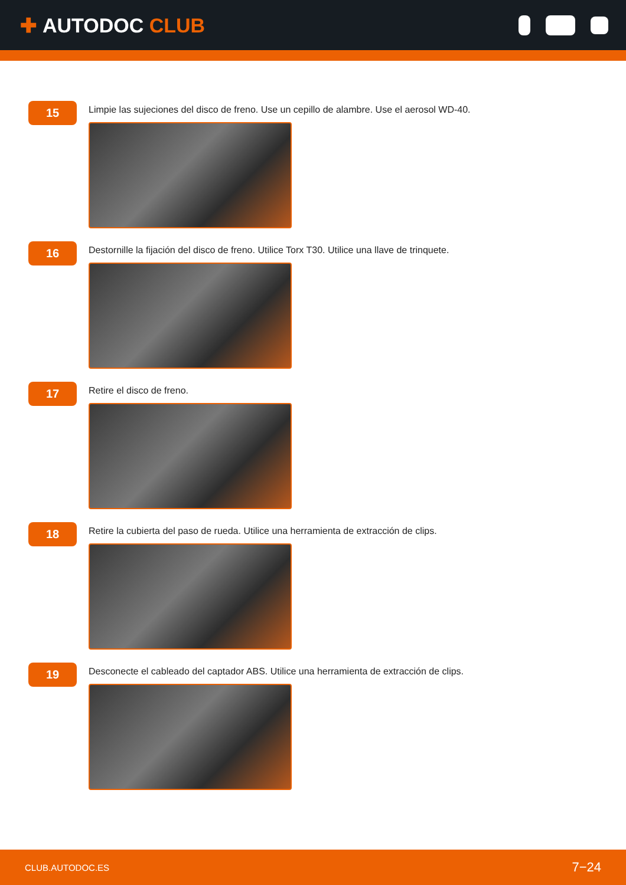✚ AUTODOC CLUB
15
Limpie las sujeciones del disco de freno. Use un cepillo de alambre. Use el aerosol WD-40.
16
Destornille la fijación del disco de freno. Utilice Torx T30. Utilice una llave de trinquete.
17
Retire el disco de freno.
18
Retire la cubierta del paso de rueda. Utilice una herramienta de extracción de clips.
19
Desconecte el cableado del captador ABS. Utilice una herramienta de extracción de clips.
CLUB.AUTODOC.ES 7−24